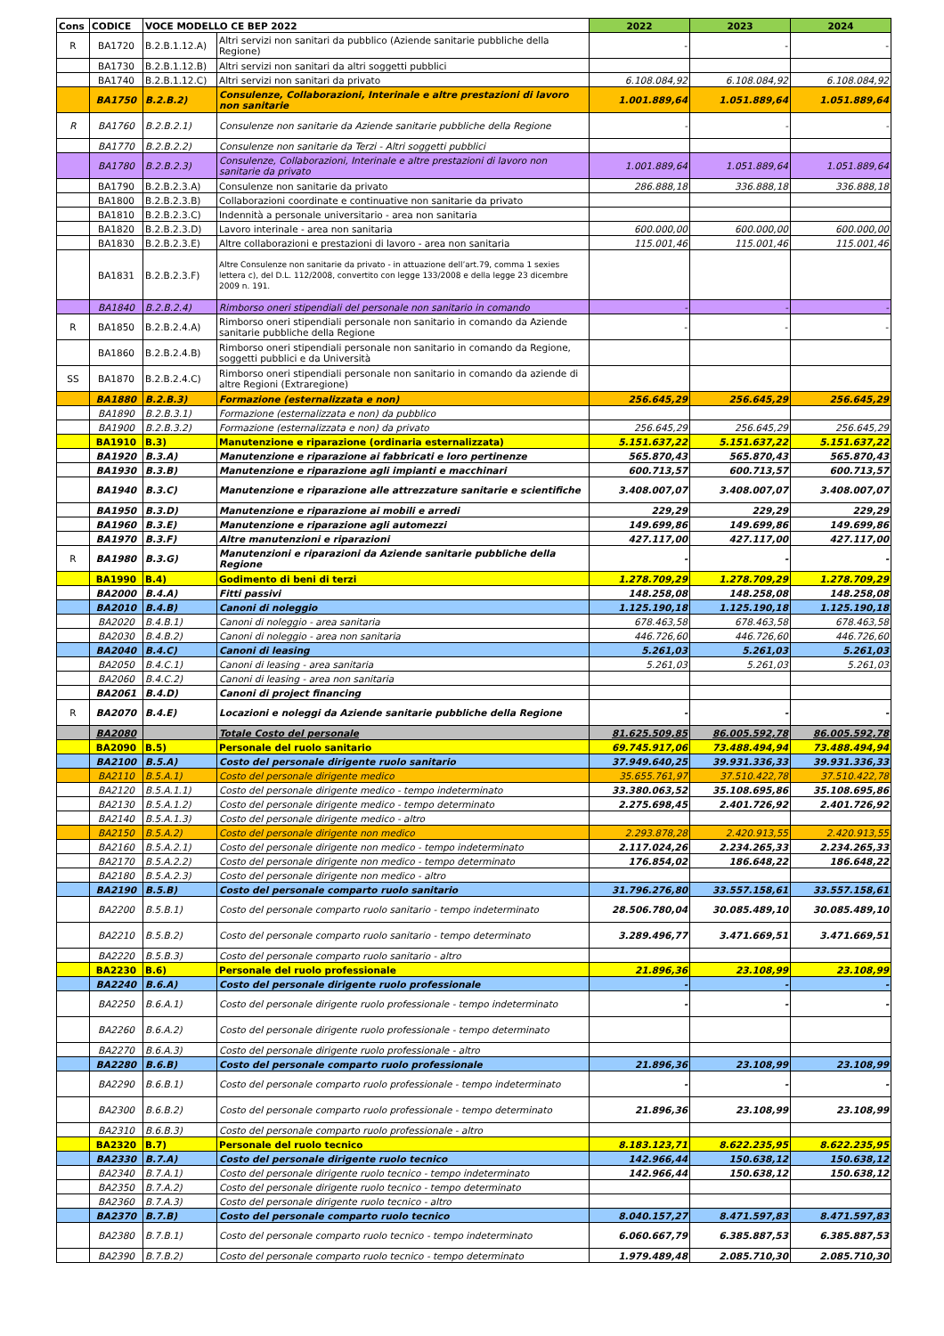| Cons | CODICE | VOCE MODELLO CE BEP 2022 | | 2022 | 2023 | 2024 |
| --- | --- | --- | --- | --- | --- | --- |
| R | BA1720 | B.2.B.1.12.A) | Altri servizi non sanitari da pubblico (Aziende sanitarie pubbliche della Regione) | - | - | - |
| | BA1730 | B.2.B.1.12.B) | Altri servizi non sanitari da altri soggetti pubblici | | | |
| | BA1740 | B.2.B.1.12.C) | Altri servizi non sanitari da privato | 6.108.084,92 | 6.108.084,92 | 6.108.084,92 |
| | BA1750 | B.2.B.2) | Consulenze, Collaborazioni, Interinale e altre prestazioni di lavoro non sanitarie | 1.001.889,64 | 1.051.889,64 | 1.051.889,64 |
| R | BA1760 | B.2.B.2.1) | Consulenze non sanitarie da Aziende sanitarie pubbliche della Regione | - | - | - |
| | BA1770 | B.2.B.2.2) | Consulenze non sanitarie da Terzi - Altri soggetti pubblici | | | |
| | BA1780 | B.2.B.2.3) | Consulenze, Collaborazioni, Interinale e altre prestazioni di lavoro non sanitarie da privato | 1.001.889,64 | 1.051.889,64 | 1.051.889,64 |
| | BA1790 | B.2.B.2.3.A) | Consulenze non sanitarie da privato | 286.888,18 | 336.888,18 | 336.888,18 |
| | BA1800 | B.2.B.2.3.B) | Collaborazioni coordinate e continuative non sanitarie da privato | | | |
| | BA1810 | B.2.B.2.3.C) | Indennità a personale universitario - area non sanitaria | | | |
| | BA1820 | B.2.B.2.3.D) | Lavoro interinale - area non sanitaria | 600.000,00 | 600.000,00 | 600.000,00 |
| | BA1830 | B.2.B.2.3.E) | Altre collaborazioni e prestazioni di lavoro - area non sanitaria | 115.001,46 | 115.001,46 | 115.001,46 |
| | BA1831 | B.2.B.2.3.F) | Altre Consulenze non sanitarie da privato - in attuazione dell’art.79, comma 1 sexies lettera c), del D.L. 112/2008, convertito con legge 133/2008 e della legge 23 dicembre 2009 n. 191. | | | |
| | BA1840 | B.2.B.2.4) | Rimborso oneri stipendiali del personale non sanitario in comando | - | - | - |
| R | BA1850 | B.2.B.2.4.A) | Rimborso oneri stipendiali personale non sanitario in comando da Aziende sanitarie pubbliche della Regione | - | - | - |
| | BA1860 | B.2.B.2.4.B) | Rimborso oneri stipendiali personale non sanitario in comando da Regione, soggetti pubblici e da Università | | | |
| SS | BA1870 | B.2.B.2.4.C) | Rimborso oneri stipendiali personale non sanitario in comando da aziende di altre Regioni (Extraregione) | | | |
| | BA1880 | B.2.B.3) | Formazione (esternalizzata e non) | 256.645,29 | 256.645,29 | 256.645,29 |
| | BA1890 | B.2.B.3.1) | Formazione (esternalizzata e non) da pubblico | | | |
| | BA1900 | B.2.B.3.2) | Formazione (esternalizzata e non) da privato | 256.645,29 | 256.645,29 | 256.645,29 |
| | BA1910 | B.3) | Manutenzione e riparazione (ordinaria esternalizzata) | 5.151.637,22 | 5.151.637,22 | 5.151.637,22 |
| | BA1920 | B.3.A) | Manutenzione e riparazione ai fabbricati e loro pertinenze | 565.870,43 | 565.870,43 | 565.870,43 |
| | BA1930 | B.3.B) | Manutenzione e riparazione agli impianti e macchinari | 600.713,57 | 600.713,57 | 600.713,57 |
| | BA1940 | B.3.C) | Manutenzione e riparazione alle attrezzature sanitarie e scientifiche | 3.408.007,07 | 3.408.007,07 | 3.408.007,07 |
| | BA1950 | B.3.D) | Manutenzione e riparazione ai mobili e arredi | 229,29 | 229,29 | 229,29 |
| | BA1960 | B.3.E) | Manutenzione e riparazione agli automezzi | 149.699,86 | 149.699,86 | 149.699,86 |
| | BA1970 | B.3.F) | Altre manutenzioni e riparazioni | 427.117,00 | 427.117,00 | 427.117,00 |
| R | BA1980 | B.3.G) | Manutenzioni e riparazioni da Aziende sanitarie pubbliche della Regione | - | - | - |
| | BA1990 | B.4) | Godimento di beni di terzi | 1.278.709,29 | 1.278.709,29 | 1.278.709,29 |
| | BA2000 | B.4.A) | Fitti passivi | 148.258,08 | 148.258,08 | 148.258,08 |
| | BA2010 | B.4.B) | Canoni di noleggio | 1.125.190,18 | 1.125.190,18 | 1.125.190,18 |
| | BA2020 | B.4.B.1) | Canoni di noleggio - area sanitaria | 678.463,58 | 678.463,58 | 678.463,58 |
| | BA2030 | B.4.B.2) | Canoni di noleggio - area non sanitaria | 446.726,60 | 446.726,60 | 446.726,60 |
| | BA2040 | B.4.C) | Canoni di leasing | 5.261,03 | 5.261,03 | 5.261,03 |
| | BA2050 | B.4.C.1) | Canoni di leasing - area sanitaria | 5.261,03 | 5.261,03 | 5.261,03 |
| | BA2060 | B.4.C.2) | Canoni di leasing - area non sanitaria | | | |
| | BA2061 | B.4.D) | Canoni di project financing | | | |
| R | BA2070 | B.4.E) | Locazioni e noleggi da Aziende sanitarie pubbliche della Regione | - | - | - |
| | BA2080 | | Totale Costo del personale | 81.625.509,85 | 86.005.592,78 | 86.005.592,78 |
| | BA2090 | B.5) | Personale del ruolo sanitario | 69.745.917,06 | 73.488.494,94 | 73.488.494,94 |
| | BA2100 | B.5.A) | Costo del personale dirigente ruolo sanitario | 37.949.640,25 | 39.931.336,33 | 39.931.336,33 |
| | BA2110 | B.5.A.1) | Costo del personale dirigente medico | 35.655.761,97 | 37.510.422,78 | 37.510.422,78 |
| | BA2120 | B.5.A.1.1) | Costo del personale dirigente medico - tempo indeterminato | 33.380.063,52 | 35.108.695,86 | 35.108.695,86 |
| | BA2130 | B.5.A.1.2) | Costo del personale dirigente medico - tempo determinato | 2.275.698,45 | 2.401.726,92 | 2.401.726,92 |
| | BA2140 | B.5.A.1.3) | Costo del personale dirigente medico - altro | | | |
| | BA2150 | B.5.A.2) | Costo del personale dirigente non medico | 2.293.878,28 | 2.420.913,55 | 2.420.913,55 |
| | BA2160 | B.5.A.2.1) | Costo del personale dirigente non medico - tempo indeterminato | 2.117.024,26 | 2.234.265,33 | 2.234.265,33 |
| | BA2170 | B.5.A.2.2) | Costo del personale dirigente non medico - tempo determinato | 176.854,02 | 186.648,22 | 186.648,22 |
| | BA2180 | B.5.A.2.3) | Costo del personale dirigente non medico - altro | | | |
| | BA2190 | B.5.B) | Costo del personale comparto ruolo sanitario | 31.796.276,80 | 33.557.158,61 | 33.557.158,61 |
| | BA2200 | B.5.B.1) | Costo del personale comparto ruolo sanitario - tempo indeterminato | 28.506.780,04 | 30.085.489,10 | 30.085.489,10 |
| | BA2210 | B.5.B.2) | Costo del personale comparto ruolo sanitario - tempo determinato | 3.289.496,77 | 3.471.669,51 | 3.471.669,51 |
| | BA2220 | B.5.B.3) | Costo del personale comparto ruolo sanitario - altro | | | |
| | BA2230 | B.6) | Personale del ruolo professionale | 21.896,36 | 23.108,99 | 23.108,99 |
| | BA2240 | B.6.A) | Costo del personale dirigente ruolo professionale | - | - | - |
| | BA2250 | B.6.A.1) | Costo del personale dirigente ruolo professionale - tempo indeterminato | - | - | - |
| | BA2260 | B.6.A.2) | Costo del personale dirigente ruolo professionale - tempo determinato | | | |
| | BA2270 | B.6.A.3) | Costo del personale dirigente ruolo professionale - altro | | | |
| | BA2280 | B.6.B) | Costo del personale comparto ruolo professionale | 21.896,36 | 23.108,99 | 23.108,99 |
| | BA2290 | B.6.B.1) | Costo del personale comparto ruolo professionale - tempo indeterminato | - | - | - |
| | BA2300 | B.6.B.2) | Costo del personale comparto ruolo professionale - tempo determinato | 21.896,36 | 23.108,99 | 23.108,99 |
| | BA2310 | B.6.B.3) | Costo del personale comparto ruolo professionale - altro | | | |
| | BA2320 | B.7) | Personale del ruolo tecnico | 8.183.123,71 | 8.622.235,95 | 8.622.235,95 |
| | BA2330 | B.7.A) | Costo del personale dirigente ruolo tecnico | 142.966,44 | 150.638,12 | 150.638,12 |
| | BA2340 | B.7.A.1) | Costo del personale dirigente ruolo tecnico - tempo indeterminato | 142.966,44 | 150.638,12 | 150.638,12 |
| | BA2350 | B.7.A.2) | Costo del personale dirigente ruolo tecnico - tempo determinato | | | |
| | BA2360 | B.7.A.3) | Costo del personale dirigente ruolo tecnico - altro | | | |
| | BA2370 | B.7.B) | Costo del personale comparto ruolo tecnico | 8.040.157,27 | 8.471.597,83 | 8.471.597,83 |
| | BA2380 | B.7.B.1) | Costo del personale comparto ruolo tecnico - tempo indeterminato | 6.060.667,79 | 6.385.887,53 | 6.385.887,53 |
| | BA2390 | B.7.B.2) | Costo del personale comparto ruolo tecnico - tempo determinato | 1.979.489,48 | 2.085.710,30 | 2.085.710,30 |